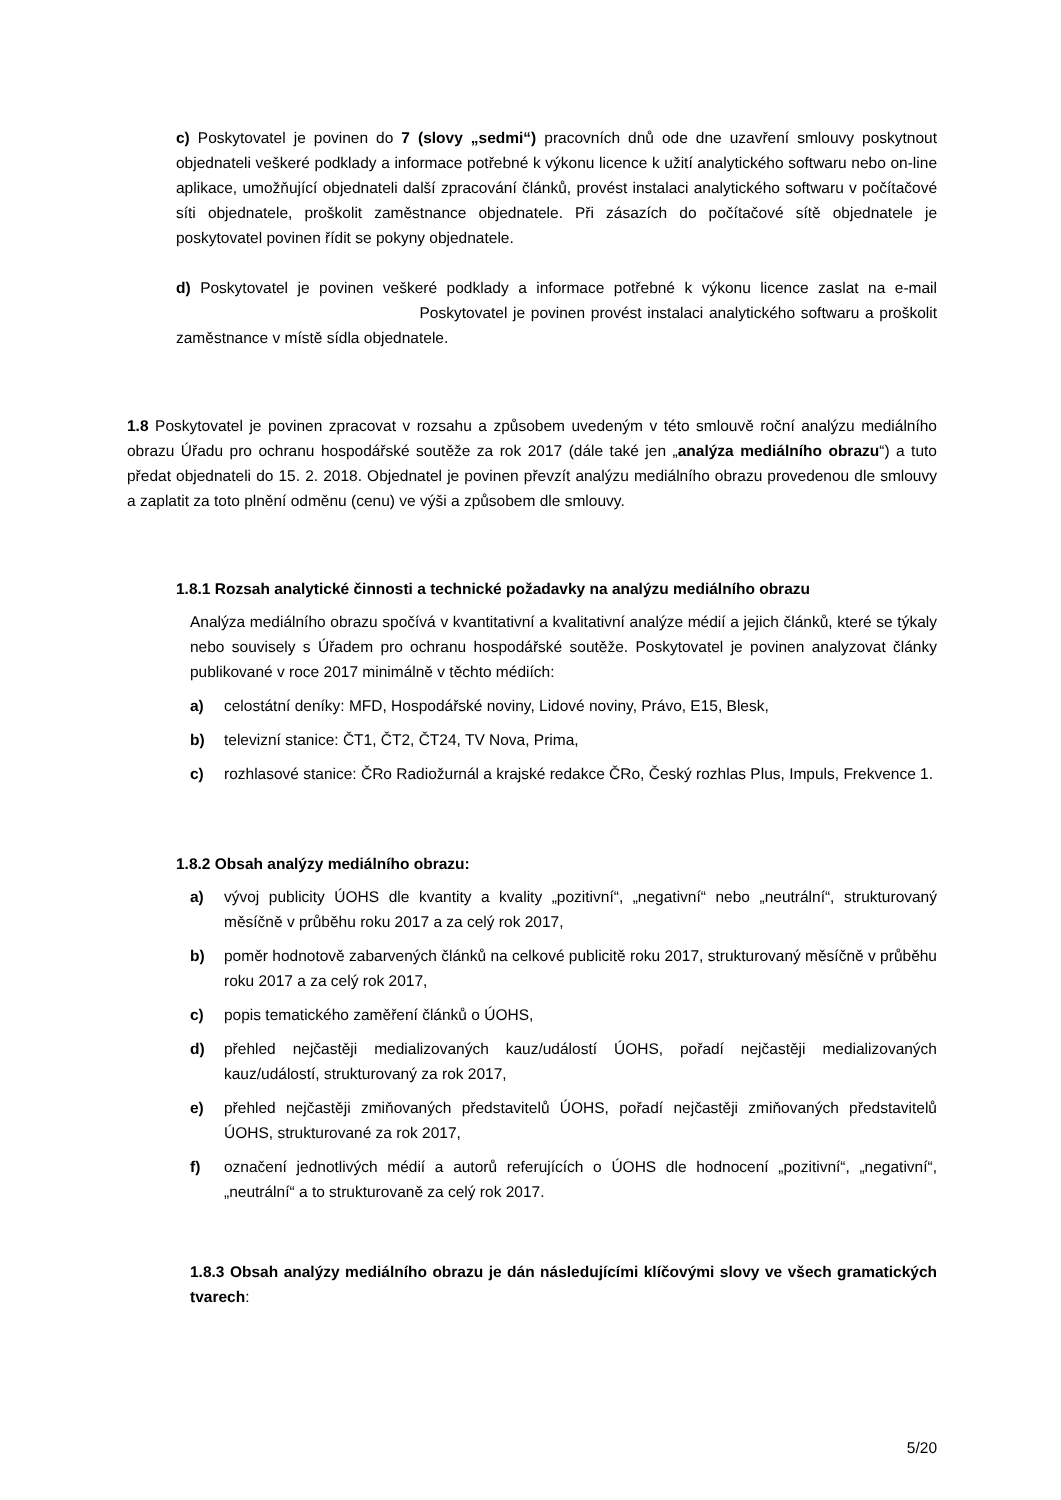c) Poskytovatel je povinen do 7 (slovy „sedmi“) pracovních dnů ode dne uzavření smlouvy poskytnout objednateli veškeré podklady a informace potřebné k výkonu licence k užití analytického softwaru nebo on-line aplikace, umožňující objednateli další zpracování článků, provést instalaci analytického softwaru v počítačové síti objednatele, proškolit zaměstnance objednatele. Při zásazích do počítačové sítě objednatele je poskytovatel povinen řídit se pokyny objednatele.
d) Poskytovatel je povinen veškeré podklady a informace potřebné k výkonu licence zaslat na e-mail Poskytovatel je povinen provést instalaci analytického softwaru a proškolit zaměstnance v místě sídla objednatele.
1.8 Poskytovatel je povinen zpracovat v rozsahu a způsobem uvedeným v této smlouvě roční analýzu mediálního obrazu Úřadu pro ochranu hospodářské soutěže za rok 2017 (dále také jen „analýza mediálního obrazu“) a tuto předat objednateli do 15. 2. 2018. Objednatel je povinen převzít analýzu mediálního obrazu provedenou dle smlouvy a zaplatit za toto plnění odměnu (cenu) ve výši a způsobem dle smlouvy.
1.8.1 Rozsah analytické činnosti a technické požadavky na analýzu mediálního obrazu
Analýza mediálního obrazu spočívá v kvantitativní a kvalitativní analýze médií a jejich článků, které se týkaly nebo souvisely s Úřadem pro ochranu hospodářské soutěže. Poskytovatel je povinen analyzovat články publikované v roce 2017 minimálně v těchto médiích:
a) celostátní deníky: MFD, Hospodářské noviny, Lidové noviny, Právo, E15, Blesk,
b) televizní stanice: ČT1, ČT2, ČT24, TV Nova, Prima,
c) rozhlasové stanice: ČRo Radiožurnál a krajské redakce ČRo, Český rozhlas Plus, Impuls, Frekvence 1.
1.8.2 Obsah analýzy mediálního obrazu:
a) vývoj publicity ÚOHS dle kvantity a kvality „pozitivní“, „negativní“ nebo „neutrální“, strukturovaný měsíčně v průběhu roku 2017 a za celý rok 2017,
b) poměr hodnotově zabarvených článků na celkové publicitě roku 2017, strukturovaný měsíčně v průběhu roku 2017 a za celý rok 2017,
c) popis tematického zaměření článků o ÚOHS,
d) přehled nejčastěji medializovaných kauz/událostí ÚOHS, pořadí nejčastěji medializovaných kauz/událostí, strukturovaný za rok 2017,
e) přehled nejčastěji zmiňovaných představitelů ÚOHS, pořadí nejčastěji zmiňovaných představitelů ÚOHS, strukturované za rok 2017,
f) označení jednotlivých médií a autorů referujících o ÚOHS dle hodnocení „pozitivní“, „negativní“, „neutrální“ a to strukturovaně za celý rok 2017.
1.8.3 Obsah analýzy mediálního obrazu je dán následujícími klíčovými slovy ve všech gramatických tvarech:
5/20